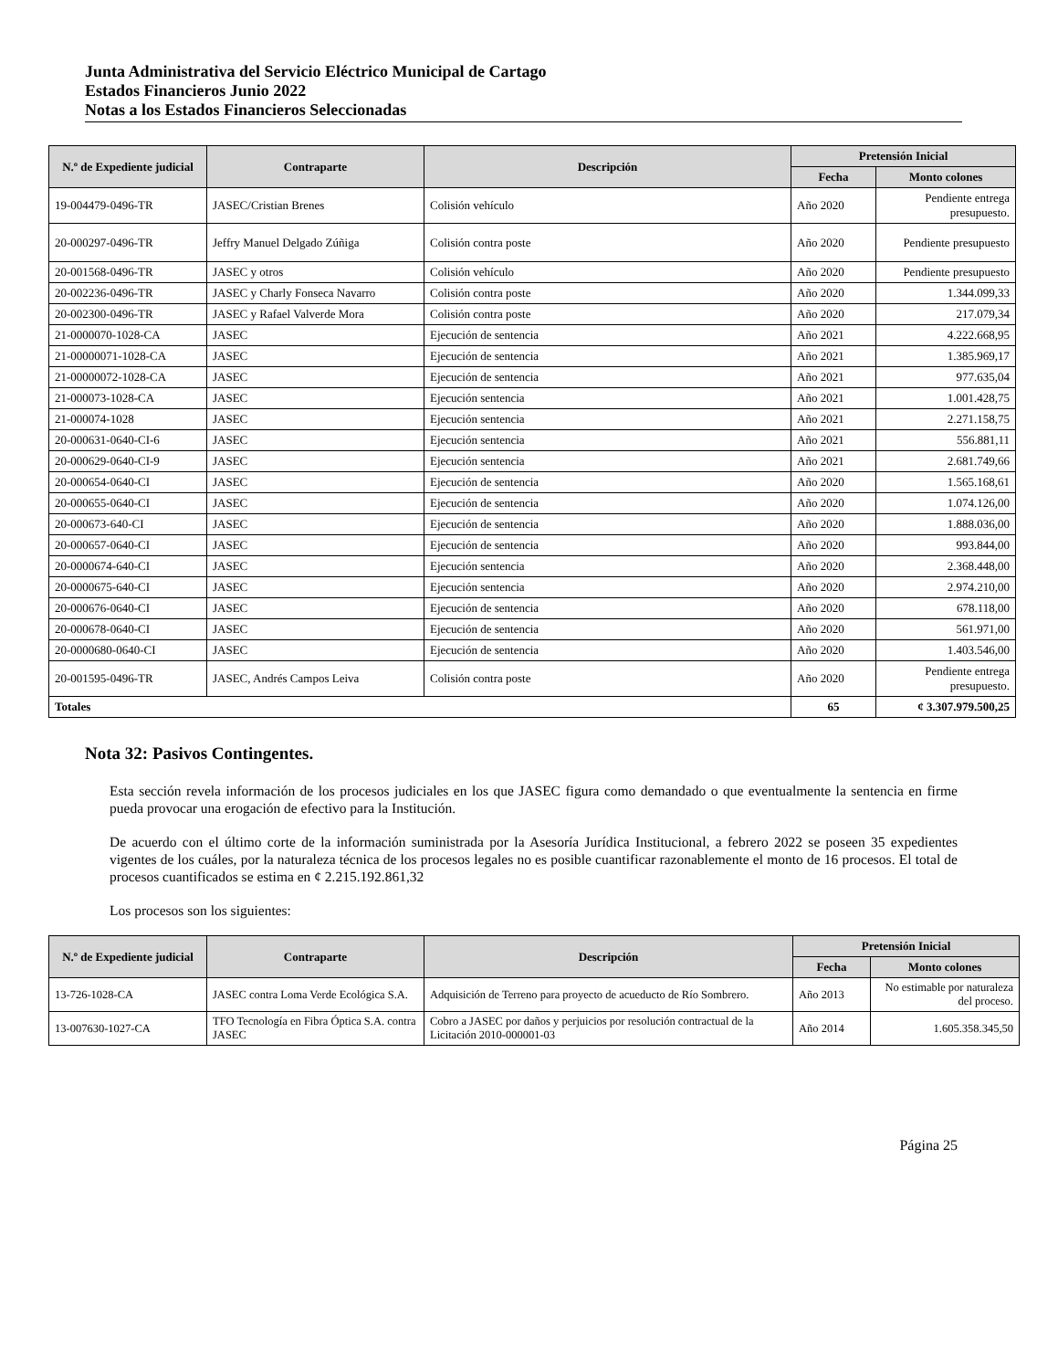Junta Administrativa del Servicio Eléctrico Municipal de Cartago
Estados Financieros Junio 2022
Notas a los Estados Financieros Seleccionadas
| N.º de Expediente judicial | Contraparte | Descripción | Pretensión Inicial | |
| --- | --- | --- | --- | --- |
| | | | Fecha | Monto colones |
| 19-004479-0496-TR | JASEC/Cristian Brenes | Colisión vehículo | Año 2020 | Pendiente entrega presupuesto. |
| 20-000297-0496-TR | Jeffry Manuel Delgado Zúñiga | Colisión contra poste | Año 2020 | Pendiente presupuesto |
| 20-001568-0496-TR | JASEC y otros | Colisión vehículo | Año 2020 | Pendiente presupuesto |
| 20-002236-0496-TR | JASEC y Charly Fonseca Navarro | Colisión contra poste | Año 2020 | 1.344.099,33 |
| 20-002300-0496-TR | JASEC y Rafael Valverde Mora | Colisión contra poste | Año 2020 | 217.079,34 |
| 21-0000070-1028-CA | JASEC | Ejecución de sentencia | Año 2021 | 4.222.668,95 |
| 21-00000071-1028-CA | JASEC | Ejecución de sentencia | Año 2021 | 1.385.969,17 |
| 21-00000072-1028-CA | JASEC | Ejecución de sentencia | Año 2021 | 977.635,04 |
| 21-000073-1028-CA | JASEC | Ejecución sentencia | Año 2021 | 1.001.428,75 |
| 21-000074-1028 | JASEC | Ejecución sentencia | Año 2021 | 2.271.158,75 |
| 20-000631-0640-CI-6 | JASEC | Ejecución sentencia | Año 2021 | 556.881,11 |
| 20-000629-0640-CI-9 | JASEC | Ejecución sentencia | Año 2021 | 2.681.749,66 |
| 20-000654-0640-CI | JASEC | Ejecución de sentencia | Año 2020 | 1.565.168,61 |
| 20-000655-0640-CI | JASEC | Ejecución de sentencia | Año 2020 | 1.074.126,00 |
| 20-000673-640-CI | JASEC | Ejecución de sentencia | Año 2020 | 1.888.036,00 |
| 20-000657-0640-CI | JASEC | Ejecución de sentencia | Año 2020 | 993.844,00 |
| 20-0000674-640-CI | JASEC | Ejecución sentencia | Año 2020 | 2.368.448,00 |
| 20-0000675-640-CI | JASEC | Ejecución sentencia | Año 2020 | 2.974.210,00 |
| 20-000676-0640-CI | JASEC | Ejecución de sentencia | Año 2020 | 678.118,00 |
| 20-000678-0640-CI | JASEC | Ejecución de sentencia | Año 2020 | 561.971,00 |
| 20-0000680-0640-CI | JASEC | Ejecución de sentencia | Año 2020 | 1.403.546,00 |
| 20-001595-0496-TR | JASEC, Andrés Campos Leiva | Colisión contra poste | Año 2020 | Pendiente entrega presupuesto. |
| Totales | | | 65 | ¢ 3.307.979.500,25 |
Nota 32: Pasivos Contingentes.
Esta sección revela información de los procesos judiciales en los que JASEC figura como demandado o que eventualmente la sentencia en firme pueda provocar una erogación de efectivo para la Institución.
De acuerdo con el último corte de la información suministrada por la Asesoría Jurídica Institucional, a febrero 2022 se poseen 35 expedientes vigentes de los cuáles, por la naturaleza técnica de los procesos legales no es posible cuantificar razonablemente el monto de 16 procesos. El total de procesos cuantificados se estima en ¢ 2.215.192.861,32
Los procesos son los siguientes:
| N.º de Expediente judicial | Contraparte | Descripción | Pretensión Inicial | |
| --- | --- | --- | --- | --- |
| | | | Fecha | Monto colones |
| 13-726-1028-CA | JASEC contra Loma Verde Ecológica S.A. | Adquisición de Terreno para proyecto de acueducto de Río Sombrero. | Año 2013 | No estimable por naturaleza del proceso. |
| 13-007630-1027-CA | TFO Tecnología en Fibra Óptica S.A. contra JASEC | Cobro a JASEC por daños y perjuicios por resolución contractual de la Licitación 2010-000001-03 | Año 2014 | 1.605.358.345,50 |
Página 25